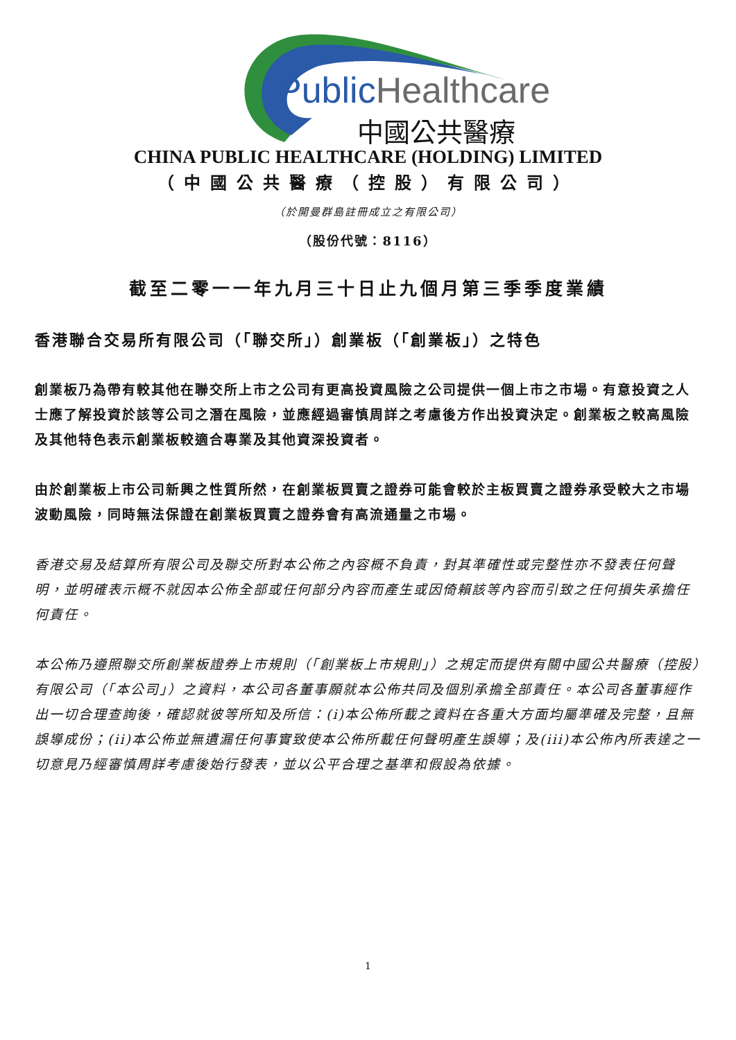Public Healthcare
中國公共醫療
CHINA PUBLIC HEALTHCARE (HOLDING) LIMITED
（中國公共醫療（控股）有限公司）
（於開曼群島註冊成立之有限公司）
（股份代號：8116）
截至二零一一年九月三十日止九個月第三季季度業績
香港聯合交易所有限公司（「聯交所」）創業板（「創業板」）之特色
創業板乃為帶有較其他在聯交所上市之公司有更高投資風險之公司提供一個上市之市場。有意投資之人士應了解投資於該等公司之潛在風險，並應經過審慎周詳之考慮後方作出投資決定。創業板之較高風險及其他特色表示創業板較適合專業及其他資深投資者。
由於創業板上市公司新興之性質所然，在創業板買賣之證券可能會較於主板買賣之證券承受較大之市場波動風險，同時無法保證在創業板買賣之證券會有高流通量之市場。
香港交易及結算所有限公司及聯交所對本公佈之內容概不負責，對其準確性或完整性亦不發表任何聲明，並明確表示概不就因本公佈全部或任何部分內容而產生或因倚賴該等內容而引致之任何損失承擔任何責任。
本公佈乃遵照聯交所創業板證券上市規則（「創業板上市規則」）之規定而提供有關中國公共醫療（控股）有限公司（「本公司」）之資料，本公司各董事願就本公佈共同及個別承擔全部責任。本公司各董事經作出一切合理查詢後，確認就彼等所知及所信：(i)本公佈所載之資料在各重大方面均屬準確及完整，且無誤導成份；(ii)本公佈並無遺漏任何事實致使本公佈所載任何聲明產生誤導；及(iii)本公佈內所表達之一切意見乃經審慎周詳考慮後始行發表，並以公平合理之基準和假設為依據。
1